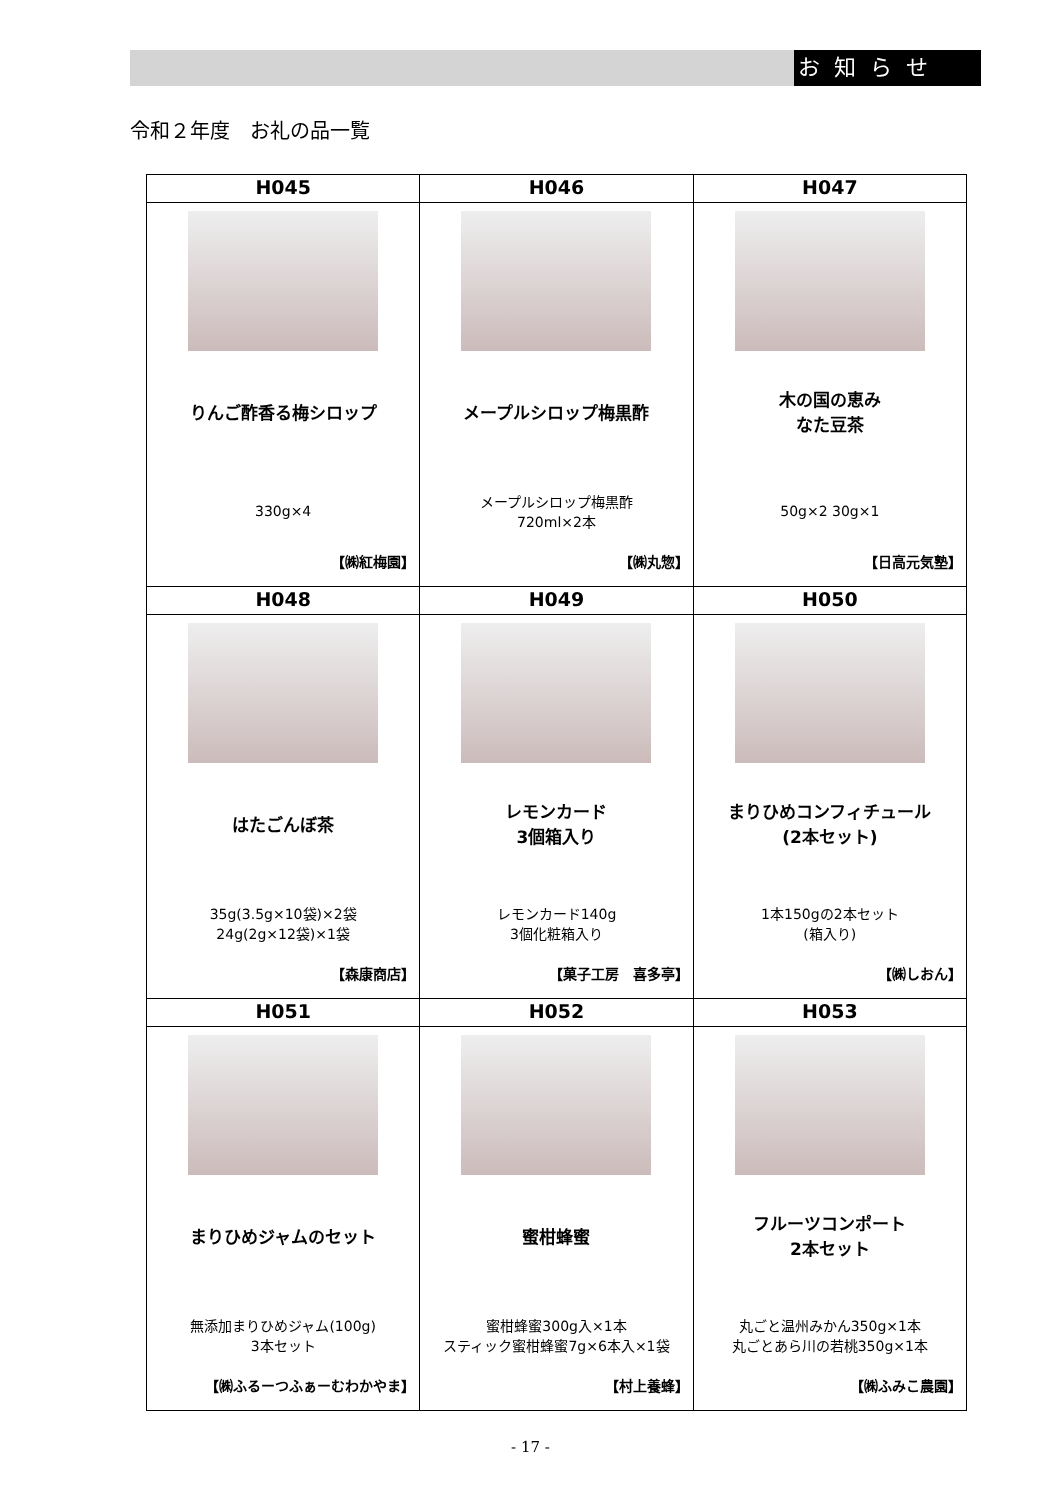お知らせ
令和２年度　お礼の品一覧
| H045 | H046 | H047 |
| --- | --- | --- |
| りんご酢香る梅シロップ 330g×4 【㈱紅梅園】 | メープルシロップ梅黒酢 メープルシロップ梅黒酢 720ml×2本 【㈱丸惣】 | 木の国の恵み なた豆茶 50g×2 30g×1 【日高元気塾】 |
| H048 | H049 | H050 |
| はたごんぼ茶 35g(3.5g×10袋)×2袋 24g(2g×12袋)×1袋 【森康商店】 | レモンカード 3個箱入り レモンカード140g 3個化粧箱入り 【菓子工房 喜多亭】 | まりひめコンフィチュール (2本セット) 1本150gの2本セット (箱入り) 【㈱しおん】 |
| H051 | H052 | H053 |
| まりひめジャムのセット 無添加まりひめジャム(100g) 3本セット 【㈱ふるーつふぁーむわかやま】 | 蜜柑蜂蜜 蜜柑蜂蜜300g入×1本 スティック蜜柑蜂蜜7g×6本入×1袋 【村上養蜂】 | フルーツコンポート 2本セット 丸ごと温州みかん350g×1本 丸ごとあら川の若桃350g×1本 【㈱ふみこ農園】 |
- 17 -